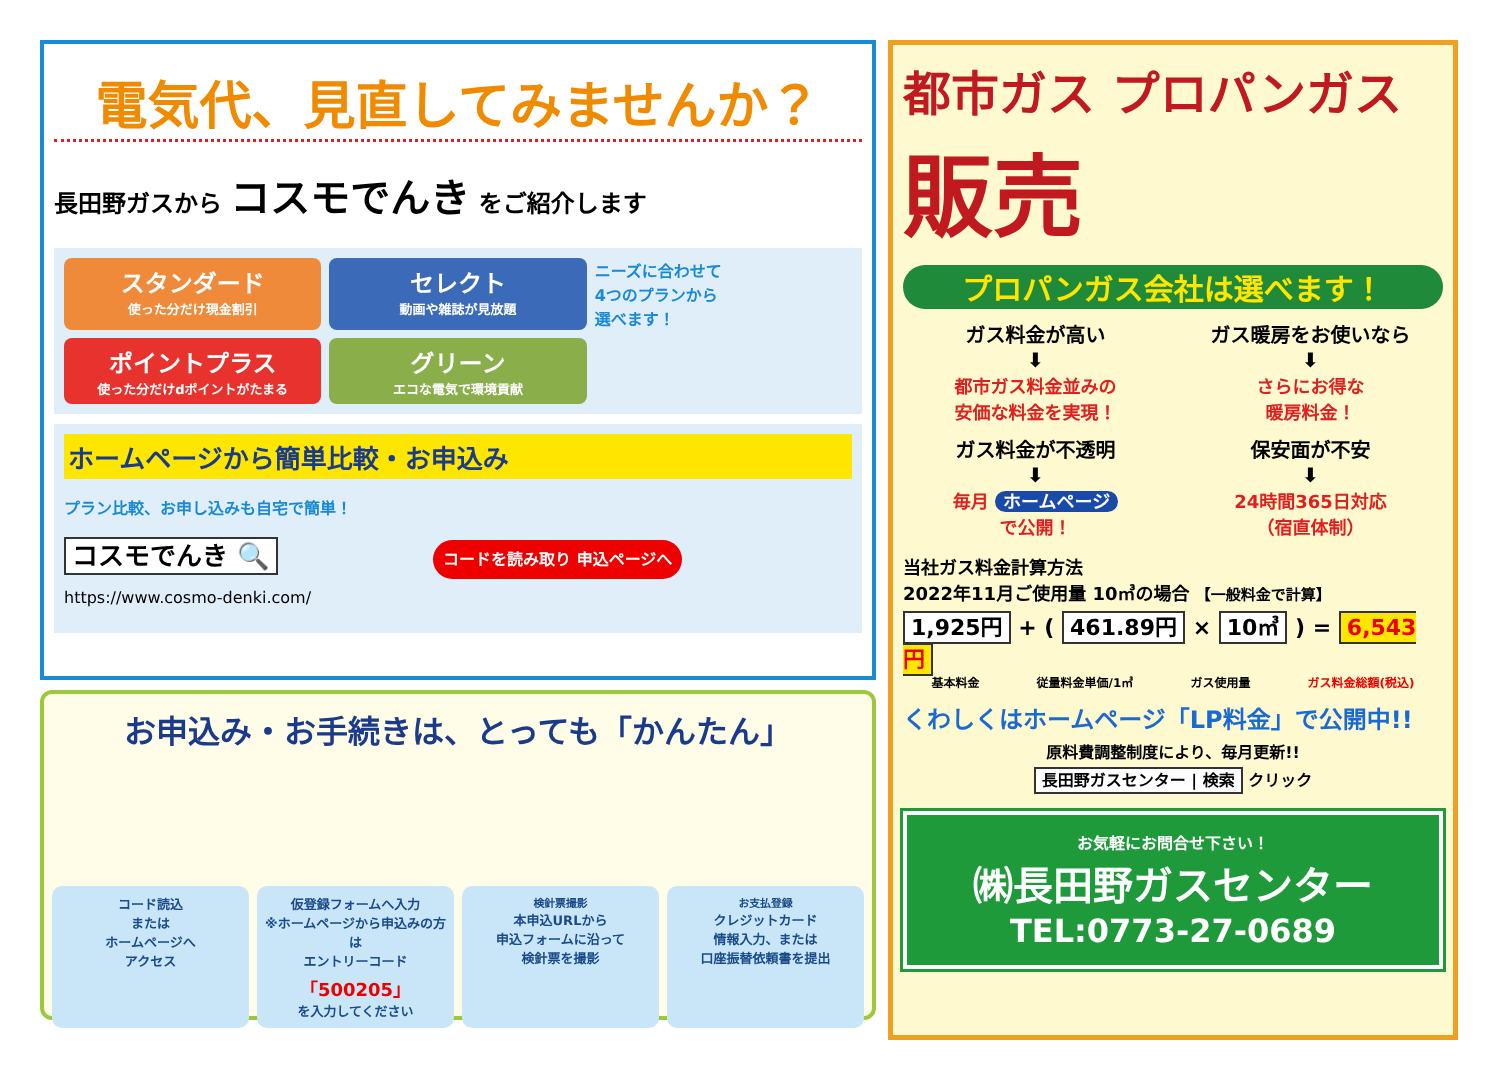電気代、見直してみませんか？
長田野ガスから コスモでんき をご紹介します
スタンダード
使った分だけ現金割引
セレクト
動画や雑誌が見放題
ニーズに合わせて
4つのプランから
選べます！
ポイントプラス
使った分だけdポイントがたまる
グリーン
エコな電気で環境貢献
ホームページから簡単比較・お申込み
プラン比較、お申し込みも自宅で簡単！
コスモでんき 🔍 コードを読み取り 申込ページへ
https://www.cosmo-denki.com/
お申込み・お手続きは、とっても「かんたん」
コード読込
または
ホームページへ
アクセス
仮登録フォームへ入力
※ホームページから申込みの方は
エントリーコード「500205」
を入力してください
検針票撮影
本申込URLから
申込フォームに沿って
検針票を撮影
お支払登録
クレジットカード
情報入力、または
口座振替依頼書を提出
都市ガス プロパンガス 販売
プロパンガス会社は選べます！
ガス料金が高い
⬇
都市ガス料金並みの
安価な料金を実現！
ガス暖房をお使いなら
⬇
さらにお得な
暖房料金！
ガス料金が不透明
⬇
毎月 ホームページ
で公開！
保安面が不安
⬇
24時間365日対応
（宿直体制）
当社ガス料金計算方法
2022年11月ご使用量 10㎥の場合 【一般料金で計算】
1,925円 + ( 461.89円 × 10㎥ ) = 6,543円
基本料金 従量料金単価/1㎥ ガス使用量 ガス料金総額(税込)
くわしくはホームページ「LP料金」で公開中!!
原料費調整制度により、毎月更新!!
長田野ガスセンター | 検索 クリック
お気軽にお問合せ下さい！
㈱長田野ガスセンター
TEL:0773-27-0689